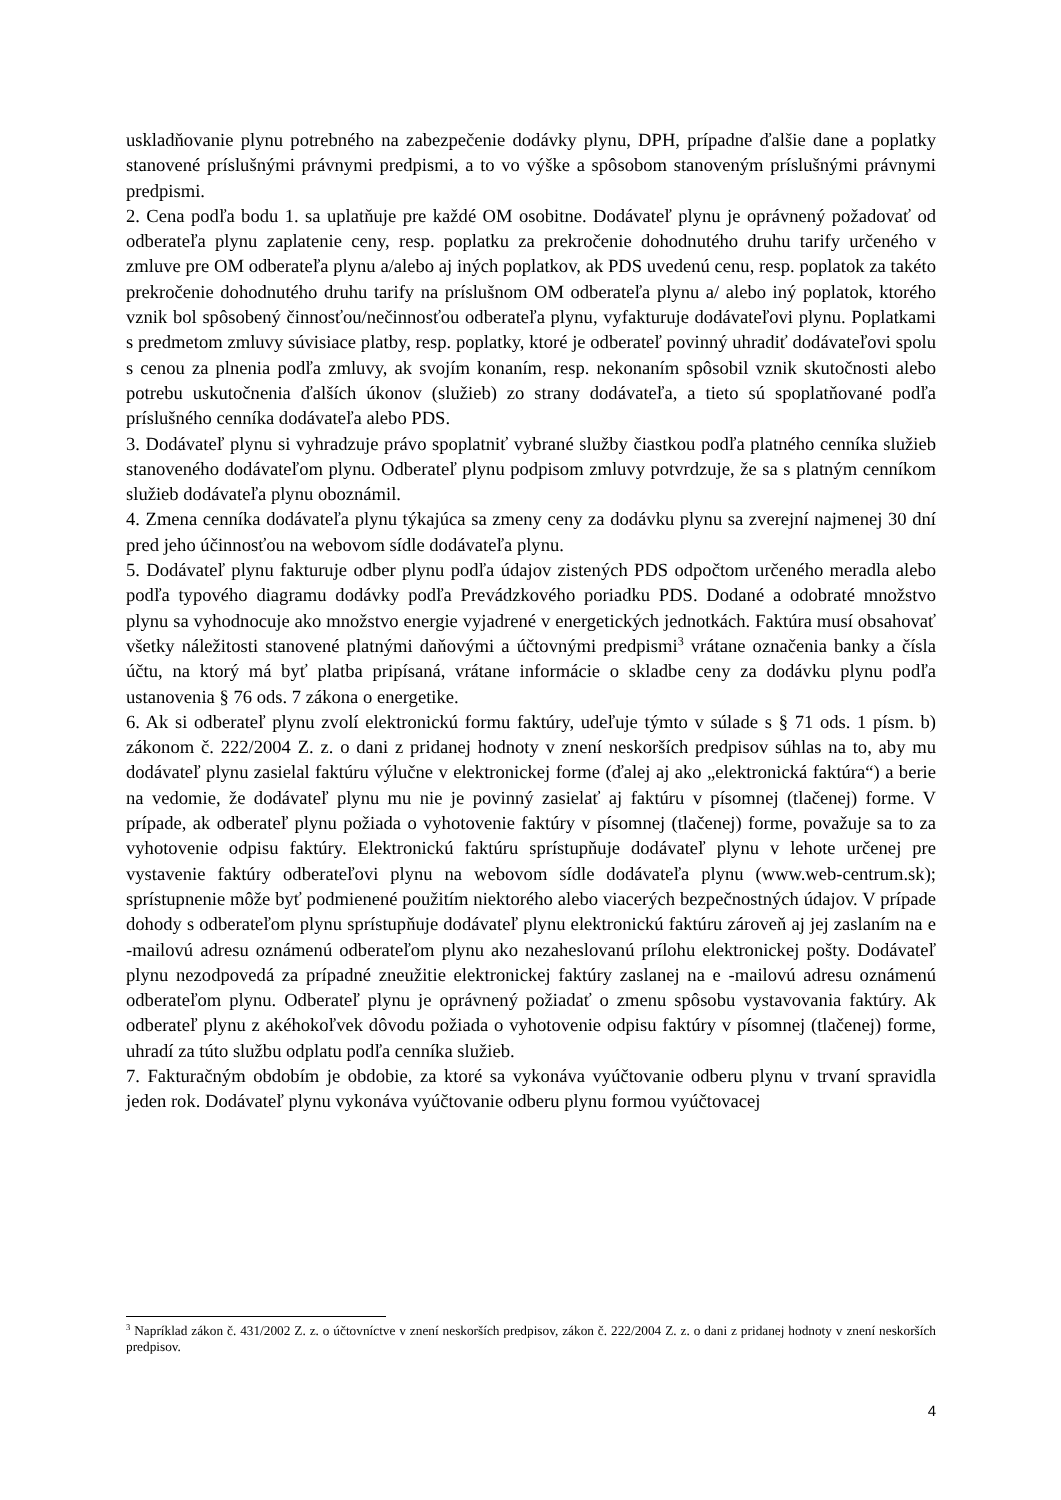uskladňovanie plynu potrebného na zabezpečenie dodávky plynu, DPH, prípadne ďalšie dane a poplatky stanovené príslušnými právnymi predpismi, a to vo výške a spôsobom stanoveným príslušnými právnymi predpismi.
2. Cena podľa bodu 1. sa uplatňuje pre každé OM osobitne. Dodávateľ plynu je oprávnený požadovať od odberateľa plynu zaplatenie ceny, resp. poplatku za prekročenie dohodnutého druhu tarify určeného v zmluve pre OM odberateľa plynu a/alebo aj iných poplatkov, ak PDS uvedenú cenu, resp. poplatok za takéto prekročenie dohodnutého druhu tarify na príslušnom OM odberateľa plynu a/ alebo iný poplatok, ktorého vznik bol spôsobený činnosťou/nečinnosťou odberateľa plynu, vyfakturuje dodávateľovi plynu. Poplatkami s predmetom zmluvy súvisiace platby, resp. poplatky, ktoré je odberateľ povinný uhradiť dodávateľovi spolu s cenou za plnenia podľa zmluvy, ak svojím konaním, resp. nekonaním spôsobil vznik skutočnosti alebo potrebu uskutočnenia ďalších úkonov (služieb) zo strany dodávateľa, a tieto sú spoplatňované podľa príslušného cenníka dodávateľa alebo PDS.
3. Dodávateľ plynu si vyhradzuje právo spoplatniť vybrané služby čiastkou podľa platného cenníka služieb stanoveného dodávateľom plynu. Odberateľ plynu podpisom zmluvy potvrdzuje, že sa s platným cenníkom služieb dodávateľa plynu oboznámil.
4. Zmena cenníka dodávateľa plynu týkajúca sa zmeny ceny za dodávku plynu sa zverejní najmenej 30 dní pred jeho účinnosťou na webovom sídle dodávateľa plynu.
5. Dodávateľ plynu fakturuje odber plynu podľa údajov zistených PDS odpočtom určeného meradla alebo podľa typového diagramu dodávky podľa Prevádzkového poriadku PDS. Dodané a odobraté množstvo plynu sa vyhodnocuje ako množstvo energie vyjadrené v energetických jednotkách. Faktúra musí obsahovať všetky náležitosti stanovené platnými daňovými a účtovnými predpismi<sup>3</sup> vrátane označenia banky a čísla účtu, na ktorý má byť platba pripísaná, vrátane informácie o skladbe ceny za dodávku plynu podľa ustanovenia § 76 ods. 7 zákona o energetike.
6. Ak si odberateľ plynu zvolí elektronickú formu faktúry, udeľuje týmto v súlade s § 71 ods. 1 písm. b) zákonom č. 222/2004 Z. z. o dani z pridanej hodnoty v znení neskorších predpisov súhlas na to, aby mu dodávateľ plynu zasielal faktúru výlučne v elektronickej forme (ďalej aj ako „elektronická faktúra“) a berie na vedomie, že dodávateľ plynu mu nie je povinný zasielať aj faktúru v písomnej (tlačenej) forme. V prípade, ak odberateľ plynu požiada o vyhotovenie faktúry v písomnej (tlačenej) forme, považuje sa to za vyhotovenie odpisu faktúry. Elektronickú faktúru sprístupňuje dodávateľ plynu v lehote určenej pre vystavenie faktúry odberateľovi plynu na webovom sídle dodávateľa plynu (www.web-centrum.sk); sprístupnenie môže byť podmienené použitím niektorého alebo viacerých bezpečnostných údajov. V prípade dohody s odberateľom plynu sprístupňuje dodávateľ plynu elektronickú faktúru zároveň aj jej zaslaním na e -mailovú adresu oznámenú odberateľom plynu ako nezaheslovanú prílohu elektronickej pošty. Dodávateľ plynu nezodpovedá za prípadné zneužitie elektronickej faktúry zaslanej na e -mailovú adresu oznámenú odberateľom plynu. Odberateľ plynu je oprávnený požiadať o zmenu spôsobu vystavovania faktúry. Ak odberateľ plynu z akéhokoľvek dôvodu požiada o vyhotovenie odpisu faktúry v písomnej (tlačenej) forme, uhradí za túto službu odplatu podľa cenníka služieb.
7. Fakturačným obdobím je obdobie, za ktoré sa vykonáva vyúčtovanie odberu plynu v trvaní spravidla jeden rok. Dodávateľ plynu vykonáva vyúčtovanie odberu plynu formou vyúčtovacej
<sup>3</sup> Napríklad zákon č. 431/2002 Z. z. o účtovníctve v znení neskorších predpisov, zákon č. 222/2004 Z. z. o dani z pridanej hodnoty v znení neskorších predpisov.
4